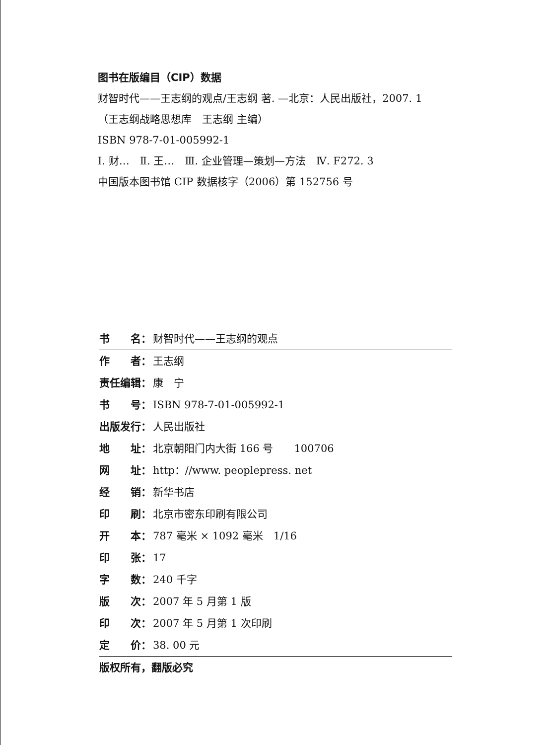图书在版编目（CIP）数据
财智时代——王志纲的观点/王志纲 著. —北京：人民出版社，2007. 1
（王志纲战略思想库　王志纲 主编）
ISBN 978-7-01-005992-1
Ⅰ. 财…　Ⅱ. 王…　Ⅲ. 企业管理—策划—方法　Ⅳ. F272. 3
中国版本图书馆 CIP 数据核字（2006）第 152756 号
书　　名： 财智时代——王志纲的观点
作　　者： 王志纲
责任编辑： 康　宁
书　　号： ISBN 978-7-01-005992-1
出版发行： 人民出版社
地　　址： 北京朝阳门内大街 166 号　　100706
网　　址： http：//www. peoplepress. net
经　　销： 新华书店
印　　刷： 北京市密东印刷有限公司
开　　本： 787 毫米 × 1092 毫米　1/16
印　　张： 17
字　　数： 240 千字
版　　次： 2007 年 5 月第 1 版
印　　次： 2007 年 5 月第 1 次印刷
定　　价： 38. 00 元
版权所有，翻版必究